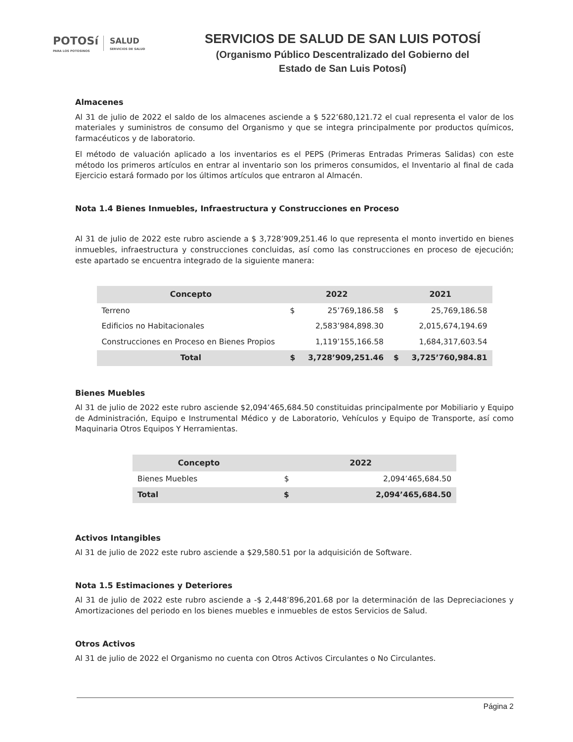POTOSí
PARA LOS POTOSINOS
SALUD
SERVICIOS DE SALUD
SERVICIOS DE SALUD DE SAN LUIS POTOSÍ
(Organismo Público Descentralizado del Gobierno del
Estado de San Luis Potosí)
Almacenes
Al 31 de julio de 2022 el saldo de los almacenes asciende a $ 522’680,121.72 el cual representa el valor de los materiales y suministros de consumo del Organismo y que se integra principalmente por productos químicos, farmacéuticos y de laboratorio.
El método de valuación aplicado a los inventarios es el PEPS (Primeras Entradas Primeras Salidas) con este método los primeros artículos en entrar al inventario son los primeros consumidos, el Inventario al final de cada Ejercicio estará formado por los últimos artículos que entraron al Almacén.
Nota 1.4 Bienes Inmuebles, Infraestructura y Construcciones en Proceso
Al 31 de julio de 2022 este rubro asciende a $ 3,728’909,251.46 lo que representa el monto invertido en bienes inmuebles, infraestructura y construcciones concluidas, así como las construcciones en proceso de ejecución; este apartado se encuentra integrado de la siguiente manera:
| Concepto | 2022 | | 2021 | |
| --- | --- | --- | --- | --- |
| Terreno | $ | 25’769,186.58 | $ | 25,769,186.58 |
| Edificios no Habitacionales | | 2,583’984,898.30 | | 2,015,674,194.69 |
| Construcciones en Proceso en Bienes Propios | | 1,119’155,166.58 | | 1,684,317,603.54 |
| Total | $ | 3,728’909,251.46 | $ | 3,725’760,984.81 |
Bienes Muebles
Al 31 de julio de 2022 este rubro asciende $2,094’465,684.50 constituidas principalmente por Mobiliario y Equipo de Administración, Equipo e Instrumental Médico y de Laboratorio, Vehículos y Equipo de Transporte, así como Maquinaria Otros Equipos Y Herramientas.
| Concepto | 2022 | |
| --- | --- | --- |
| Bienes Muebles | $ | 2,094’465,684.50 |
| Total | $ | 2,094’465,684.50 |
Activos Intangibles
Al 31 de julio de 2022 este rubro asciende a $29,580.51 por la adquisición de Software.
Nota 1.5 Estimaciones y Deteriores
Al 31 de julio de 2022 este rubro asciende a -$ 2,448’896,201.68 por la determinación de las Depreciaciones y Amortizaciones del periodo en los bienes muebles e inmuebles de estos Servicios de Salud.
Otros Activos
Al 31 de julio de 2022 el Organismo no cuenta con Otros Activos Circulantes o No Circulantes.
Página 2